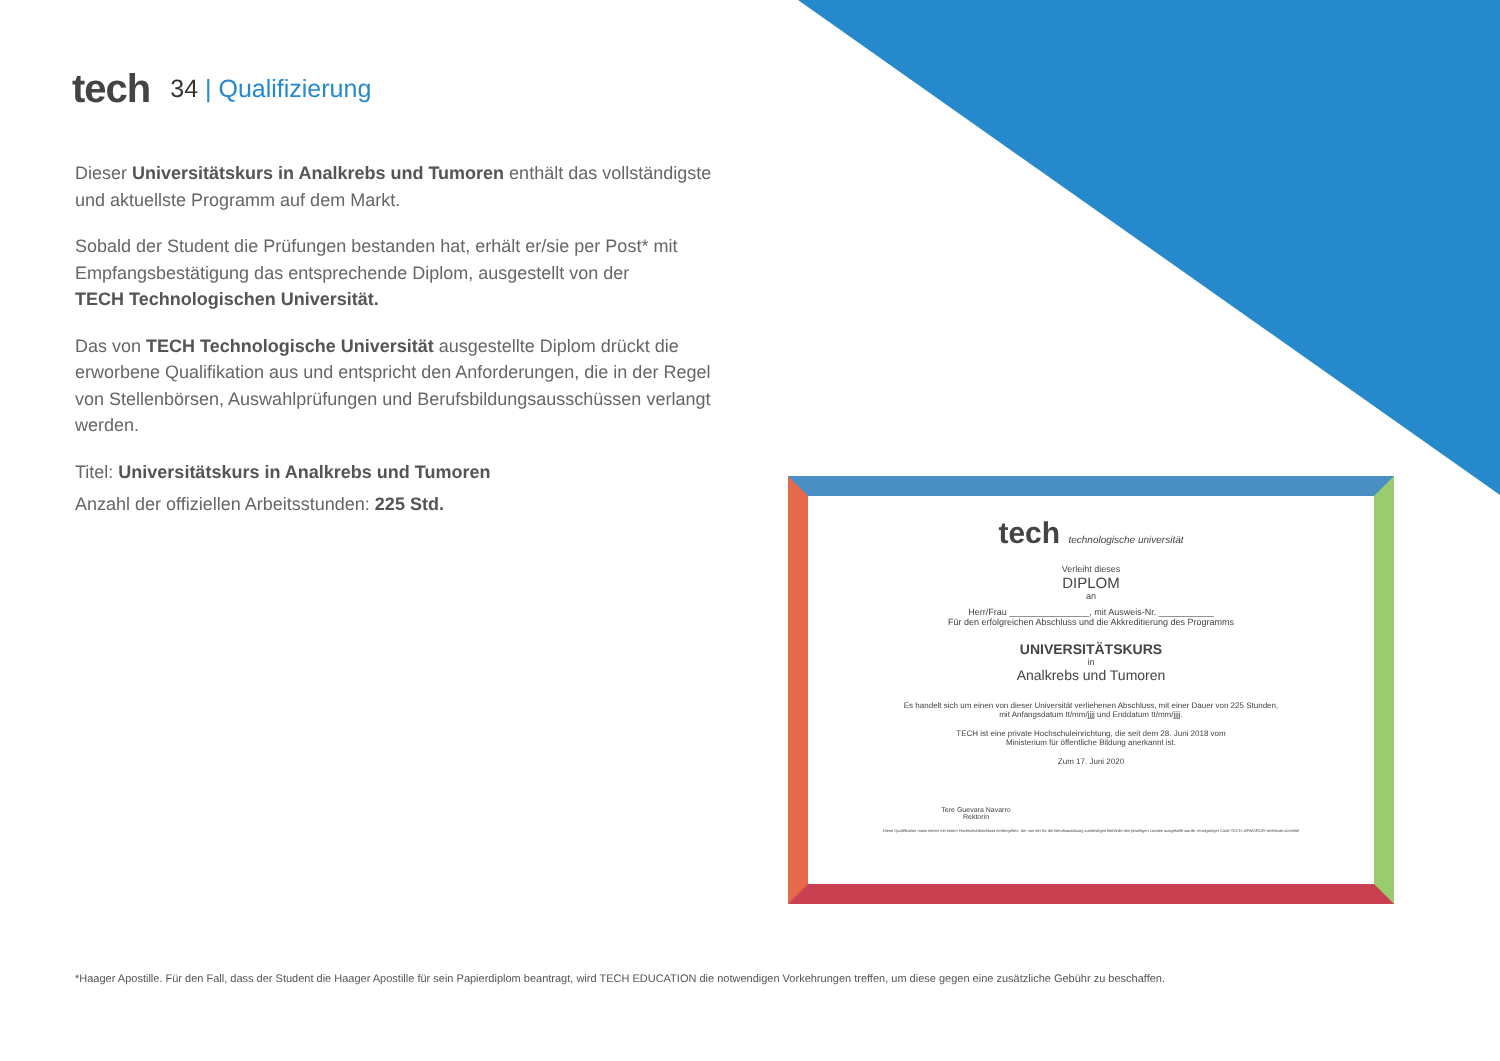tech
34 | Qualifizierung
Dieser Universitätskurs in Analkrebs und Tumoren enthält das vollständigste und aktuellste Programm auf dem Markt.
Sobald der Student die Prüfungen bestanden hat, erhält er/sie per Post* mit Empfangsbestätigung das entsprechende Diplom, ausgestellt von der
TECH Technologischen Universität.
Das von TECH Technologische Universität ausgestellte Diplom drückt die erworbene Qualifikation aus und entspricht den Anforderungen, die in der Regel von Stellenbörsen, Auswahlprüfungen und Berufsbildungsausschüssen verlangt werden.
Titel: Universitätskurs in Analkrebs und Tumoren
Anzahl der offiziellen Arbeitsstunden: 225 Std.
tech technologische universität
Verleiht dieses
DIPLOM
an
Herr/Frau ________________, mit Ausweis-Nr. ___________
Für den erfolgreichen Abschluss und die Akkreditierung des Programms
UNIVERSITÄTSKURS
in
Analkrebs und Tumoren
Es handelt sich um einen von dieser Universität verliehenen Abschluss, mit einer Dauer von 225 Stunden,
mit Anfangsdatum tt/mm/jjjj und Enddatum tt/mm/jjjj.
TECH ist eine private Hochschuleinrichtung, die seit dem 28. Juni 2018 vom
Ministerium für öffentliche Bildung anerkannt ist.
Zum 17. Juni 2020
Tere Guevara Navarro
Rektorin
Diese Qualifikation muss immer mit einem Hochschulabschluss einhergehen, der von der für die Berufsausübung zuständigen Behörde des jeweiligen Landes ausgestellt wurde. einzigartiger Code TECH: AFWOR23S techtitute.com/titel
*Haager Apostille. Für den Fall, dass der Student die Haager Apostille für sein Papierdiplom beantragt, wird TECH EDUCATION die notwendigen Vorkehrungen treffen, um diese gegen eine zusätzliche Gebühr zu beschaffen.